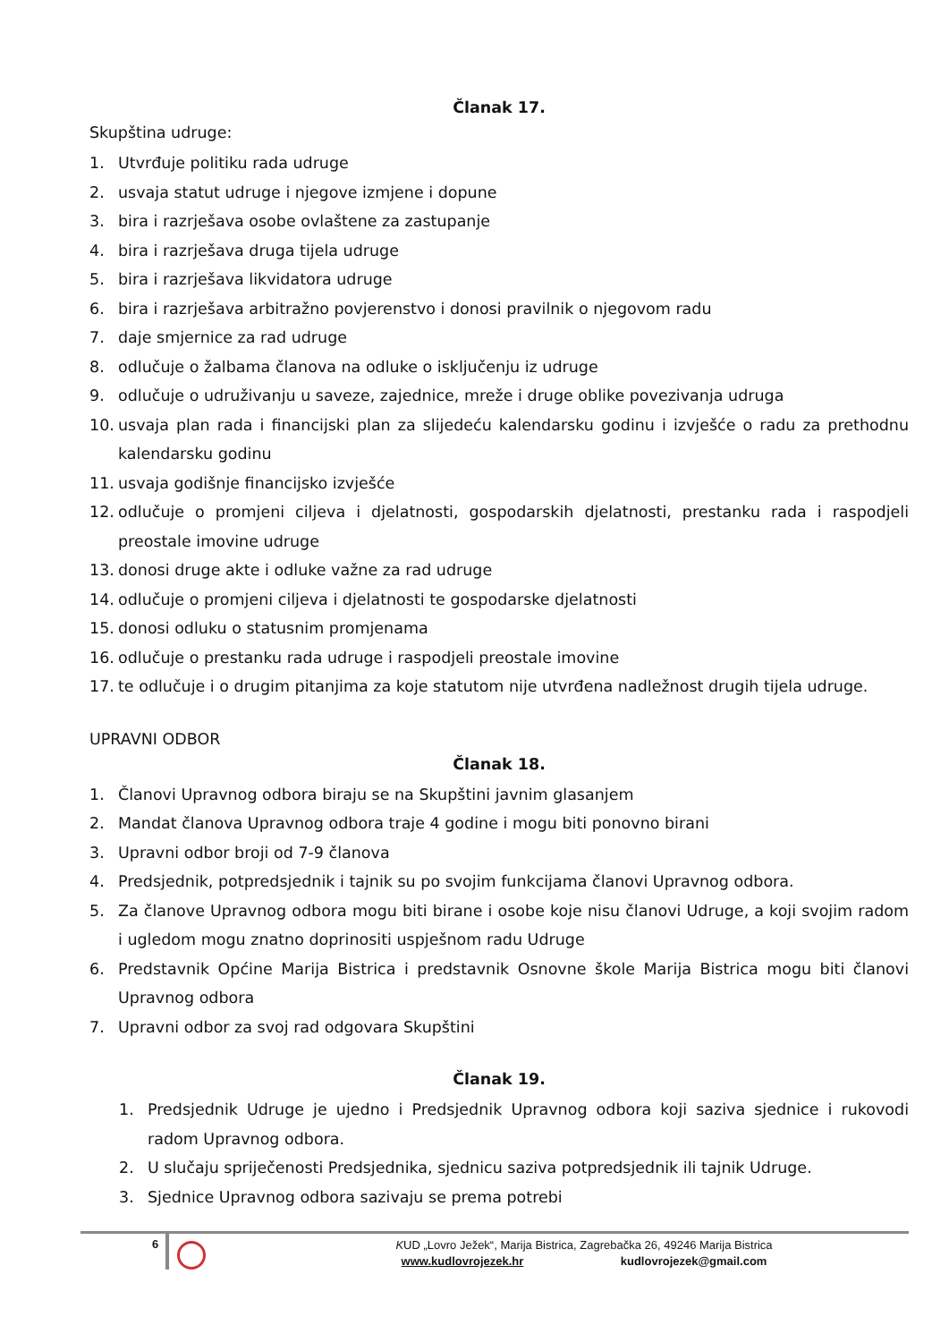Članak 17.
Skupština udruge:
1. Utvrđuje politiku rada udruge
2. usvaja statut udruge i njegove izmjene i dopune
3. bira i razrješava osobe ovlaštene za zastupanje
4. bira i razrješava druga tijela udruge
5. bira i razrješava likvidatora udruge
6. bira i razrješava arbitražno povjerenstvo i donosi pravilnik o njegovom radu
7. daje smjernice za rad udruge
8. odlučuje o žalbama članova na odluke o isključenju iz udruge
9. odlučuje o udruživanju u saveze, zajednice, mreže i druge oblike povezivanja udruga
10. usvaja plan rada i financijski plan za slijedeću kalendarsku godinu i izvješće o radu za prethodnu kalendarsku godinu
11. usvaja godišnje financijsko izvješće
12. odlučuje o promjeni ciljeva i djelatnosti, gospodarskih djelatnosti, prestanku rada i raspodjeli preostale imovine udruge
13. donosi druge akte i odluke važne za rad udruge
14. odlučuje o promjeni ciljeva i djelatnosti te gospodarske djelatnosti
15. donosi odluku o statusnim promjenama
16. odlučuje o prestanku rada udruge i raspodjeli preostale imovine
17. te odlučuje i o drugim pitanjima za koje statutom nije utvrđena nadležnost drugih tijela udruge.
UPRAVNI ODBOR
Članak 18.
1. Članovi Upravnog odbora biraju se na Skupštini javnim glasanjem
2. Mandat članova Upravnog odbora traje 4 godine i mogu biti ponovno birani
3. Upravni odbor broji od 7-9 članova
4. Predsjednik, potpredsjednik i tajnik su po svojim funkcijama članovi Upravnog odbora.
5. Za članove Upravnog odbora mogu biti birane i osobe koje nisu članovi Udruge, a koji svojim radom i ugledom mogu znatno doprinositi uspješnom radu Udruge
6. Predstavnik Općine Marija Bistrica i predstavnik Osnovne škole Marija Bistrica mogu biti članovi Upravnog odbora
7. Upravni odbor za svoj rad odgovara Skupštini
Članak 19.
1. Predsjednik Udruge je ujedno i Predsjednik Upravnog odbora koji saziva sjednice i rukovodi radom Upravnog odbora.
2. U slučaju spriječenosti Predsjednika, sjednicu saziva potpredsjednik ili tajnik Udruge.
3. Sjednice Upravnog odbora sazivaju se prema potrebi
6
KUD „Lovro Ježek“, Marija Bistrica, Zagrebačka 26, 49246 Marija Bistrica
www.kudlovrojezek.hr kudlovrojezek@gmail.com